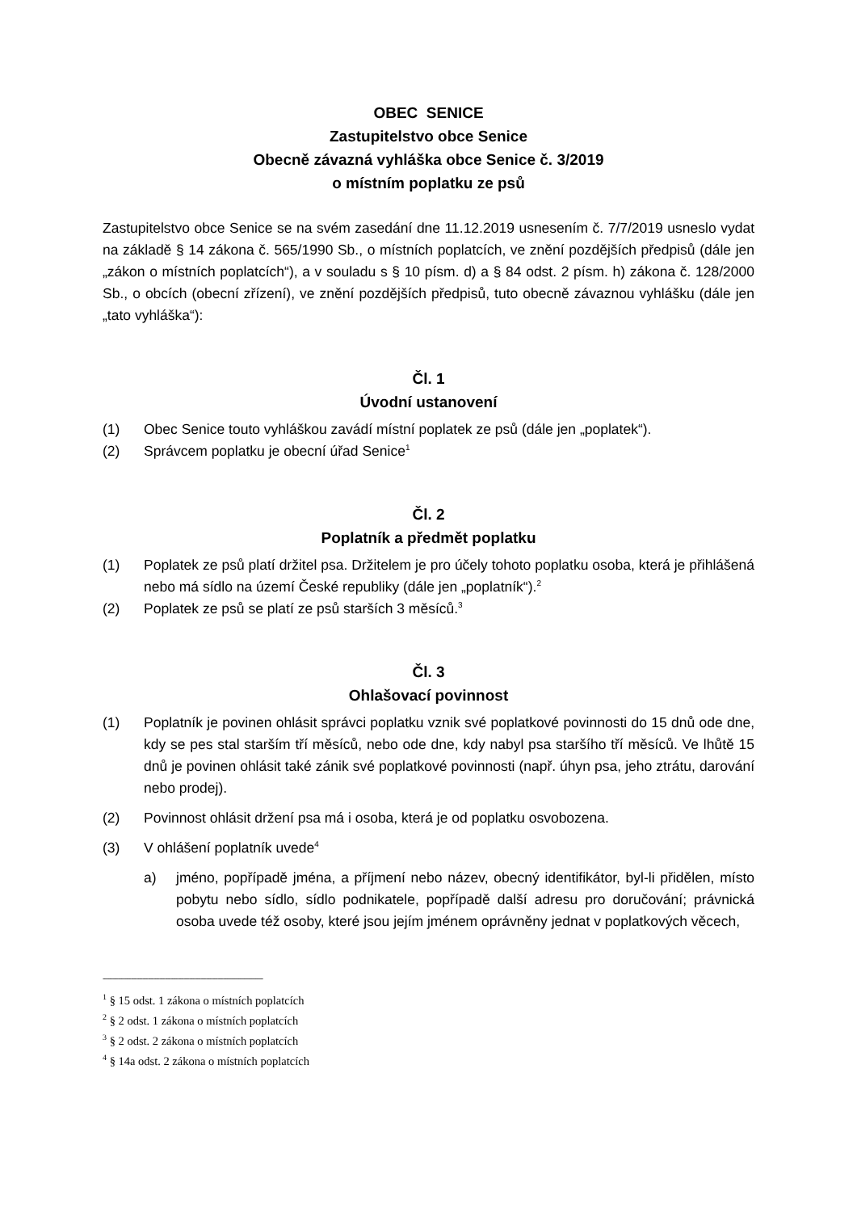OBEC SENICE
Zastupitelstvo obce Senice
Obecně závazná vyhláška obce Senice č. 3/2019
o místním poplatku ze psů
Zastupitelstvo obce Senice se na svém zasedání dne 11.12.2019 usnesením č. 7/7/2019 usneslo vydat na základě § 14 zákona č. 565/1990 Sb., o místních poplatcích, ve znění pozdějších předpisů (dále jen „zákon o místních poplatcích“), a v souladu s § 10 písm. d) a § 84 odst. 2 písm. h) zákona č. 128/2000 Sb., o obcích (obecní zřízení), ve znění pozdějších předpisů, tuto obecně závaznou vyhlášku (dále jen „tato vyhláška“):
Čl. 1
Úvodní ustanovení
(1) Obec Senice touto vyhláškou zavádí místní poplatek ze psů (dále jen „poplatek“).
(2) Správcem poplatku je obecní úřad Senice<sup>1</sup>
Čl. 2
Poplatník a předmět poplatku
(1) Poplatek ze psů platí držitel psa. Držitelem je pro účely tohoto poplatku osoba, která je přihlášená nebo má sídlo na území České republiky (dále jen „poplatník“).<sup>2</sup>
(2) Poplatek ze psů se platí ze psů starších 3 měsíců.<sup>3</sup>
Čl. 3
Ohlašovací povinnost
(1) Poplatník je povinen ohlásit správci poplatku vznik své poplatkové povinnosti do 15 dnů ode dne, kdy se pes stal starším tří měsíců, nebo ode dne, kdy nabyl psa staršího tří měsíců. Ve lhůtě 15 dnů je povinen ohlásit také zánik své poplatkové povinnosti (např. úhyn psa, jeho ztrátu, darování nebo prodej).
(2) Povinnost ohlásit držení psa má i osoba, která je od poplatku osvobozena.
(3) V ohlášení poplatník uvede<sup>4</sup>
a) jméno, popřípadě jména, a příjmení nebo název, obecný identifikátor, byl-li přidělen, místo pobytu nebo sídlo, sídlo podnikatele, popřípadě další adresu pro doručování; právnická osoba uvede též osoby, které jsou jejím jménem oprávněny jednat v poplatkových věcech,
-------------------------------------------------------------------------------------
<sup>1</sup> § 15 odst. 1 zákona o místních poplatcích
<sup>2</sup> § 2 odst. 1 zákona o místních poplatcích
<sup>3</sup> § 2 odst. 2 zákona o místních poplatcích
<sup>4</sup> § 14a odst. 2 zákona o místních poplatcích